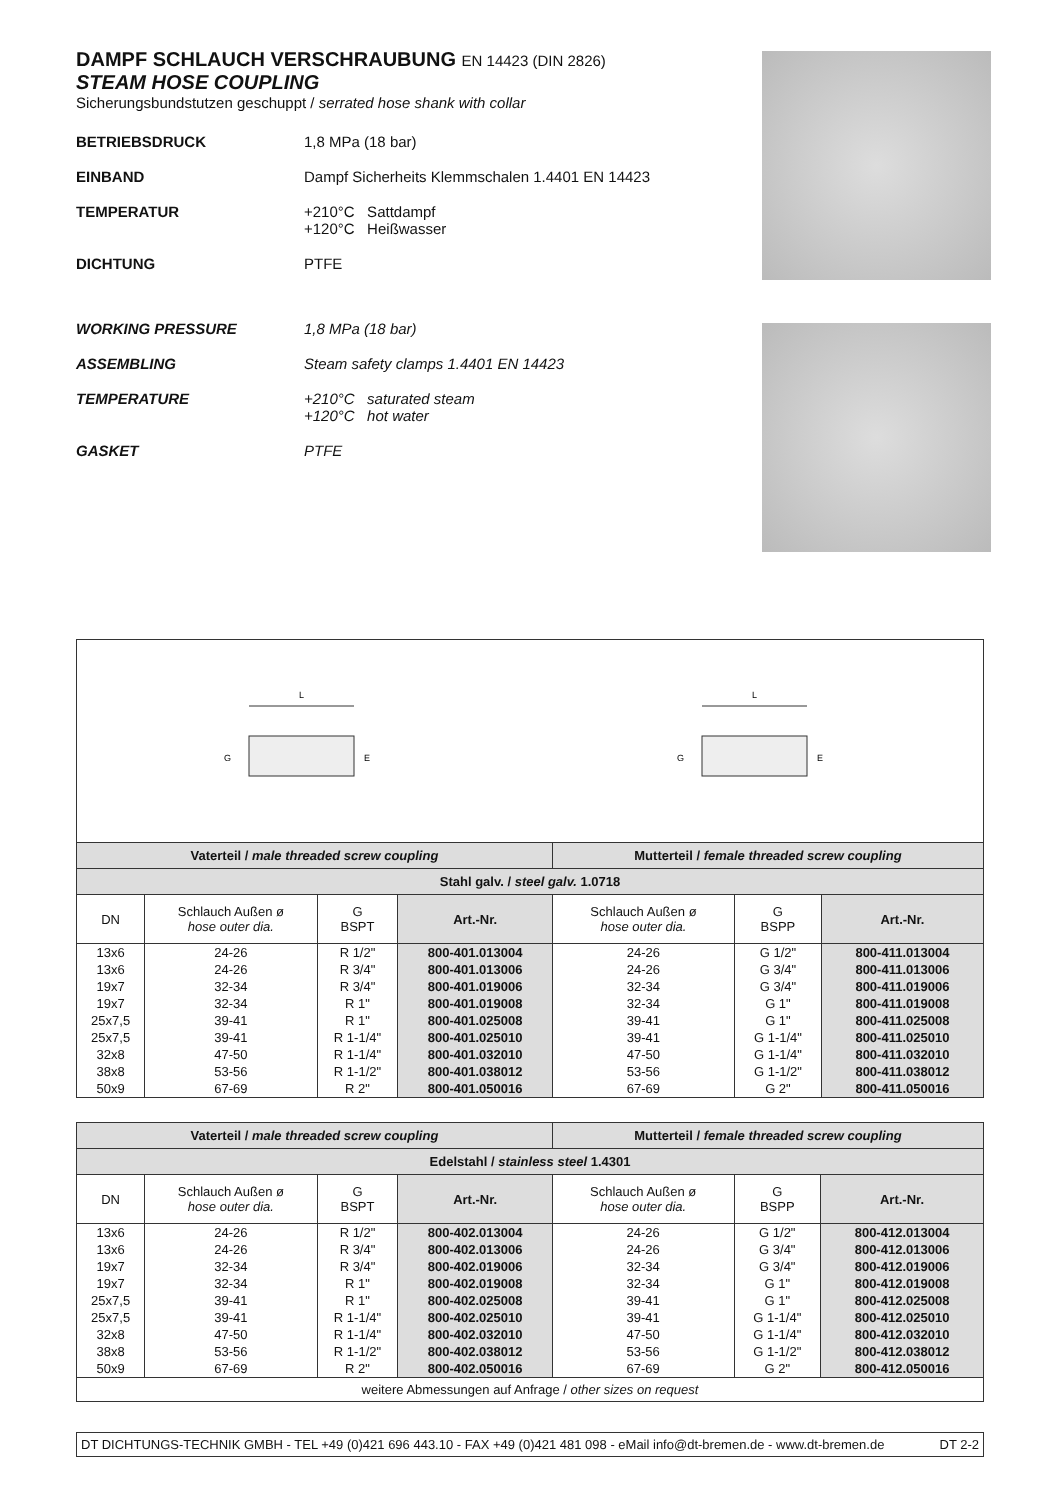DAMPF SCHLAUCH VERSCHRAUBUNG EN 14423 (DIN 2826)
STEAM HOSE COUPLING
Sicherungsbundstutzen geschuppt / serrated hose shank with collar
BETRIEBSDRUCK
1,8 MPa (18 bar)
EINBAND
Dampf Sicherheits Klemmschalen 1.4401 EN 14423
TEMPERATUR
+210°C Sattdampf
+120°C Heißwasser
DICHTUNG
PTFE
WORKING PRESSURE
1,8 MPa (18 bar)
ASSEMBLING
Steam safety clamps 1.4401 EN 14423
TEMPERATURE
+210°C saturated steam
+120°C hot water
GASKET
PTFE
L
G
E
L
G
E
| Vaterteil / male threaded screw coupling | | | | Mutterteil / female threaded screw coupling | | |
| Stahl galv. / steel galv. 1.0718 | | | | | | |
| DN | Schlauch Außen ø hose outer dia. | G BSPT | Art.-Nr. | Schlauch Außen ø hose outer dia. | G BSPP | Art.-Nr. |
| 13x6 | 24-26 | R 1/2" | 800-401.013004 | 24-26 | G 1/2" | 800-411.013004 |
| 13x6 | 24-26 | R 3/4" | 800-401.013006 | 24-26 | G 3/4" | 800-411.013006 |
| 19x7 | 32-34 | R 3/4" | 800-401.019006 | 32-34 | G 3/4" | 800-411.019006 |
| 19x7 | 32-34 | R 1" | 800-401.019008 | 32-34 | G 1" | 800-411.019008 |
| 25x7,5 | 39-41 | R 1" | 800-401.025008 | 39-41 | G 1" | 800-411.025008 |
| 25x7,5 | 39-41 | R 1-1/4" | 800-401.025010 | 39-41 | G 1-1/4" | 800-411.025010 |
| 32x8 | 47-50 | R 1-1/4" | 800-401.032010 | 47-50 | G 1-1/4" | 800-411.032010 |
| 38x8 | 53-56 | R 1-1/2" | 800-401.038012 | 53-56 | G 1-1/2" | 800-411.038012 |
| 50x9 | 67-69 | R 2" | 800-401.050016 | 67-69 | G 2" | 800-411.050016 |
| Vaterteil / male threaded screw coupling | | | | Mutterteil / female threaded screw coupling | | |
| Edelstahl / stainless steel 1.4301 | | | | | | |
| DN | Schlauch Außen ø hose outer dia. | G BSPT | Art.-Nr. | Schlauch Außen ø hose outer dia. | G BSPP | Art.-Nr. |
| 13x6 | 24-26 | R 1/2" | 800-402.013004 | 24-26 | G 1/2" | 800-412.013004 |
| 13x6 | 24-26 | R 3/4" | 800-402.013006 | 24-26 | G 3/4" | 800-412.013006 |
| 19x7 | 32-34 | R 3/4" | 800-402.019006 | 32-34 | G 3/4" | 800-412.019006 |
| 19x7 | 32-34 | R 1" | 800-402.019008 | 32-34 | G 1" | 800-412.019008 |
| 25x7,5 | 39-41 | R 1" | 800-402.025008 | 39-41 | G 1" | 800-412.025008 |
| 25x7,5 | 39-41 | R 1-1/4" | 800-402.025010 | 39-41 | G 1-1/4" | 800-412.025010 |
| 32x8 | 47-50 | R 1-1/4" | 800-402.032010 | 47-50 | G 1-1/4" | 800-412.032010 |
| 38x8 | 53-56 | R 1-1/2" | 800-402.038012 | 53-56 | G 1-1/2" | 800-412.038012 |
| 50x9 | 67-69 | R 2" | 800-402.050016 | 67-69 | G 2" | 800-412.050016 |
| weitere Abmessungen auf Anfrage / other sizes on request | | | | | | |
DT DICHTUNGS-TECHNIK GMBH - TEL +49 (0)421 696 443.10 - FAX +49 (0)421 481 098 - eMail info@dt-bremen.de - www.dt-bremen.de DT 2-2